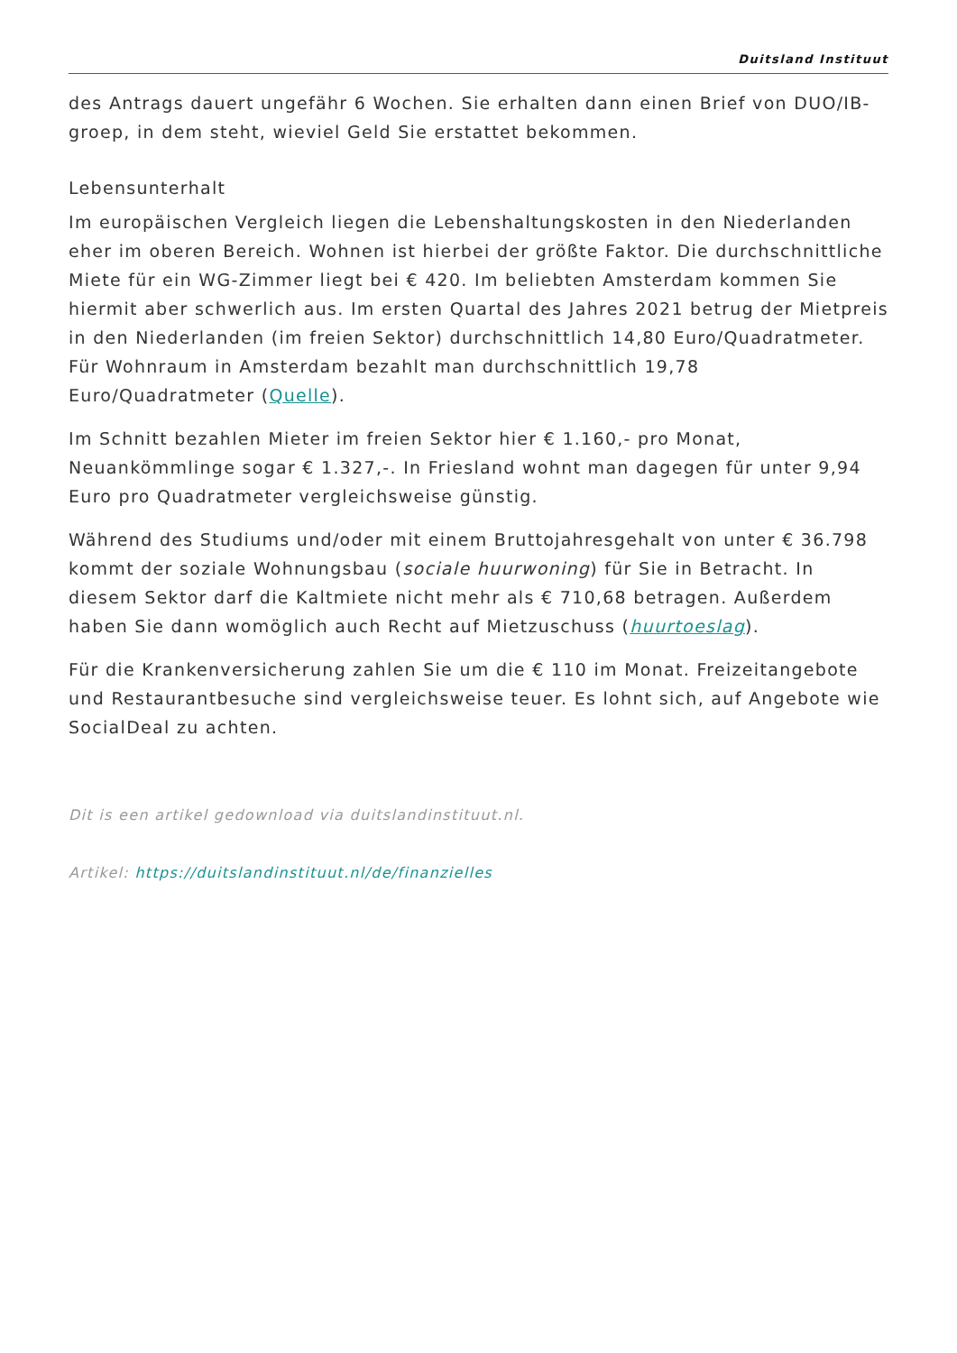Duitsland Instituut
des Antrags dauert ungefähr 6 Wochen. Sie erhalten dann einen Brief von DUO/IB-groep, in dem steht, wieviel Geld Sie erstattet bekommen.
Lebensunterhalt
Im europäischen Vergleich liegen die Lebenshaltungskosten in den Niederlanden eher im oberen Bereich. Wohnen ist hierbei der größte Faktor. Die durchschnittliche Miete für ein WG-Zimmer liegt bei € 420. Im beliebten Amsterdam kommen Sie hiermit aber schwerlich aus. Im ersten Quartal des Jahres 2021 betrug der Mietpreis in den Niederlanden (im freien Sektor) durchschnittlich 14,80 Euro/Quadratmeter. Für Wohnraum in Amsterdam bezahlt man durchschnittlich 19,78 Euro/Quadratmeter (Quelle).
Im Schnitt bezahlen Mieter im freien Sektor hier € 1.160,- pro Monat, Neuankömmlinge sogar € 1.327,-. In Friesland wohnt man dagegen für unter 9,94 Euro pro Quadratmeter vergleichsweise günstig.
Während des Studiums und/oder mit einem Bruttojahresgehalt von unter € 36.798 kommt der soziale Wohnungsbau (sociale huurwoning) für Sie in Betracht. In diesem Sektor darf die Kaltmiete nicht mehr als € 710,68 betragen. Außerdem haben Sie dann womöglich auch Recht auf Mietzuschuss (huurtoeslag).
Für die Krankenversicherung zahlen Sie um die € 110 im Monat. Freizeitangebote und Restaurantbesuche sind vergleichsweise teuer. Es lohnt sich, auf Angebote wie SocialDeal zu achten.
Dit is een artikel gedownload via duitslandinstituut.nl.
Artikel: https://duitslandinstituut.nl/de/finanzielles